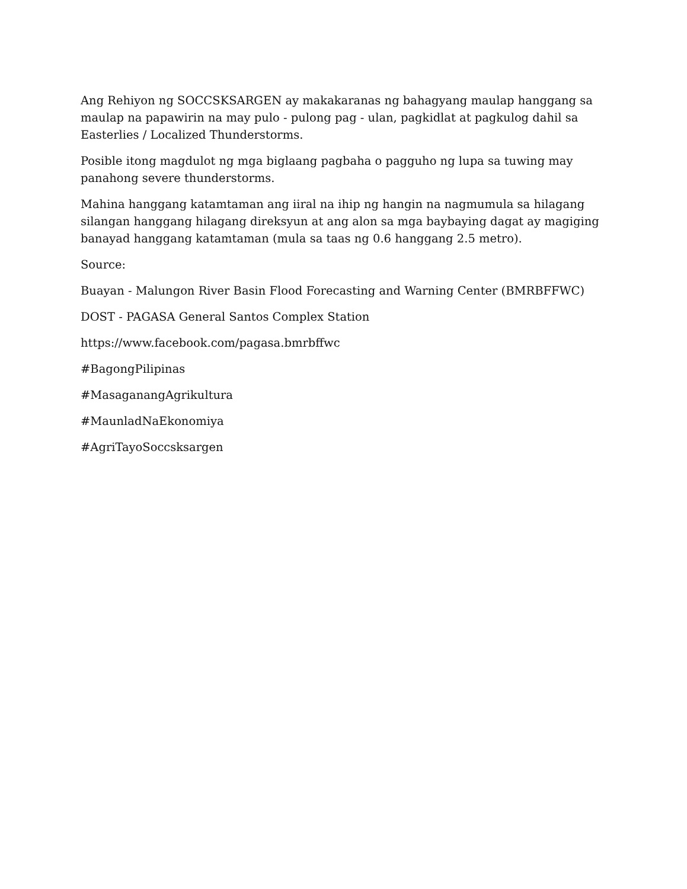Ang Rehiyon ng SOCCSKSARGEN ay makakaranas ng bahagyang maulap hanggang sa maulap na papawirin na may pulo - pulong pag - ulan, pagkidlat at pagkulog dahil sa Easterlies / Localized Thunderstorms.
Posible itong magdulot ng mga biglaang pagbaha o pagguho ng lupa sa tuwing may panahong severe thunderstorms.
Mahina hanggang katamtaman ang iiral na ihip ng hangin na nagmumula sa hilagang silangan hanggang hilagang direksyun at ang alon sa mga baybaying dagat ay magiging banayad hanggang katamtaman (mula sa taas ng 0.6 hanggang 2.5 metro).
Source:
Buayan - Malungon River Basin Flood Forecasting and Warning Center (BMRBFFWC)
DOST - PAGASA General Santos Complex Station
https://www.facebook.com/pagasa.bmrbffwc
#BagongPilipinas
#MasaganangAgrikultura
#MaunladNaEkonomiya
#AgriTayoSoccsksargen